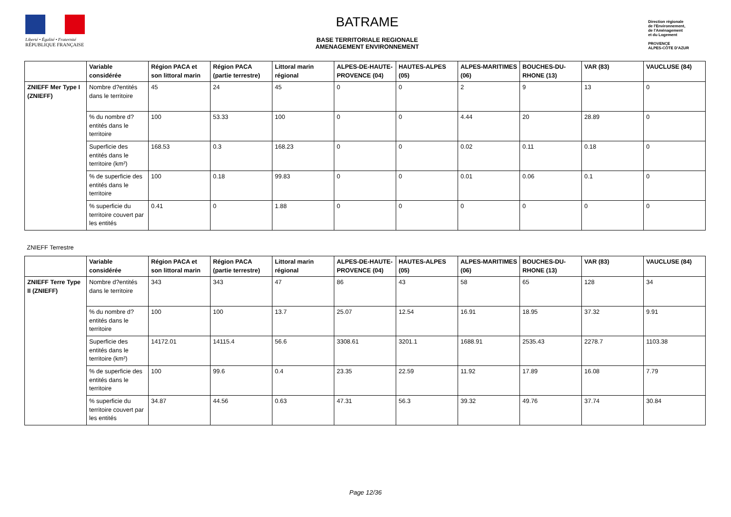Liberté • Égalité • Fraternité
RÉPUBLIQUE FRANÇAISE
BATRAME
BASE TERRITORIALE REGIONALE
AMENAGEMENT ENVIRONNEMENT
Direction régionale
de l'Environnement,
de l'Aménagement
et du Logement
PROVENCE
ALPES-CÔTE D'AZUR
| | Variable considérée | Région PACA et son littoral marin | Région PACA (partie terrestre) | Littoral marin régional | ALPES-DE-HAUTE-PROVENCE (04) | HAUTES-ALPES (05) | ALPES-MARITIMES (06) | BOUCHES-DU-RHONE (13) | VAR (83) | VAUCLUSE (84) |
| --- | --- | --- | --- | --- | --- | --- | --- | --- | --- | --- |
| ZNIEFF Mer Type I (ZNIEFF) | Nombre d?entités dans le territoire | 45 | 24 | 45 | 0 | 0 | 2 | 9 | 13 | 0 |
| | % du nombre d?entités dans le territoire | 100 | 53.33 | 100 | 0 | 0 | 4.44 | 20 | 28.89 | 0 |
| | Superficie des entités dans le territoire (km²) | 168.53 | 0.3 | 168.23 | 0 | 0 | 0.02 | 0.11 | 0.18 | 0 |
| | % de superficie des entités dans le territoire | 100 | 0.18 | 99.83 | 0 | 0 | 0.01 | 0.06 | 0.1 | 0 |
| | % superficie du territoire couvert par les entités | 0.41 | 0 | 1.88 | 0 | 0 | 0 | 0 | 0 | 0 |
ZNIEFF Terrestre
| | Variable considérée | Région PACA et son littoral marin | Région PACA (partie terrestre) | Littoral marin régional | ALPES-DE-HAUTE-PROVENCE (04) | HAUTES-ALPES (05) | ALPES-MARITIMES (06) | BOUCHES-DU-RHONE (13) | VAR (83) | VAUCLUSE (84) |
| --- | --- | --- | --- | --- | --- | --- | --- | --- | --- | --- |
| ZNIEFF Terre Type II (ZNIEFF) | Nombre d?entités dans le territoire | 343 | 343 | 47 | 86 | 43 | 58 | 65 | 128 | 34 |
| | % du nombre d?entités dans le territoire | 100 | 100 | 13.7 | 25.07 | 12.54 | 16.91 | 18.95 | 37.32 | 9.91 |
| | Superficie des entités dans le territoire (km²) | 14172.01 | 14115.4 | 56.6 | 3308.61 | 3201.1 | 1688.91 | 2535.43 | 2278.7 | 1103.38 |
| | % de superficie des entités dans le territoire | 100 | 99.6 | 0.4 | 23.35 | 22.59 | 11.92 | 17.89 | 16.08 | 7.79 |
| | % superficie du territoire couvert par les entités | 34.87 | 44.56 | 0.63 | 47.31 | 56.3 | 39.32 | 49.76 | 37.74 | 30.84 |
Page 12/36